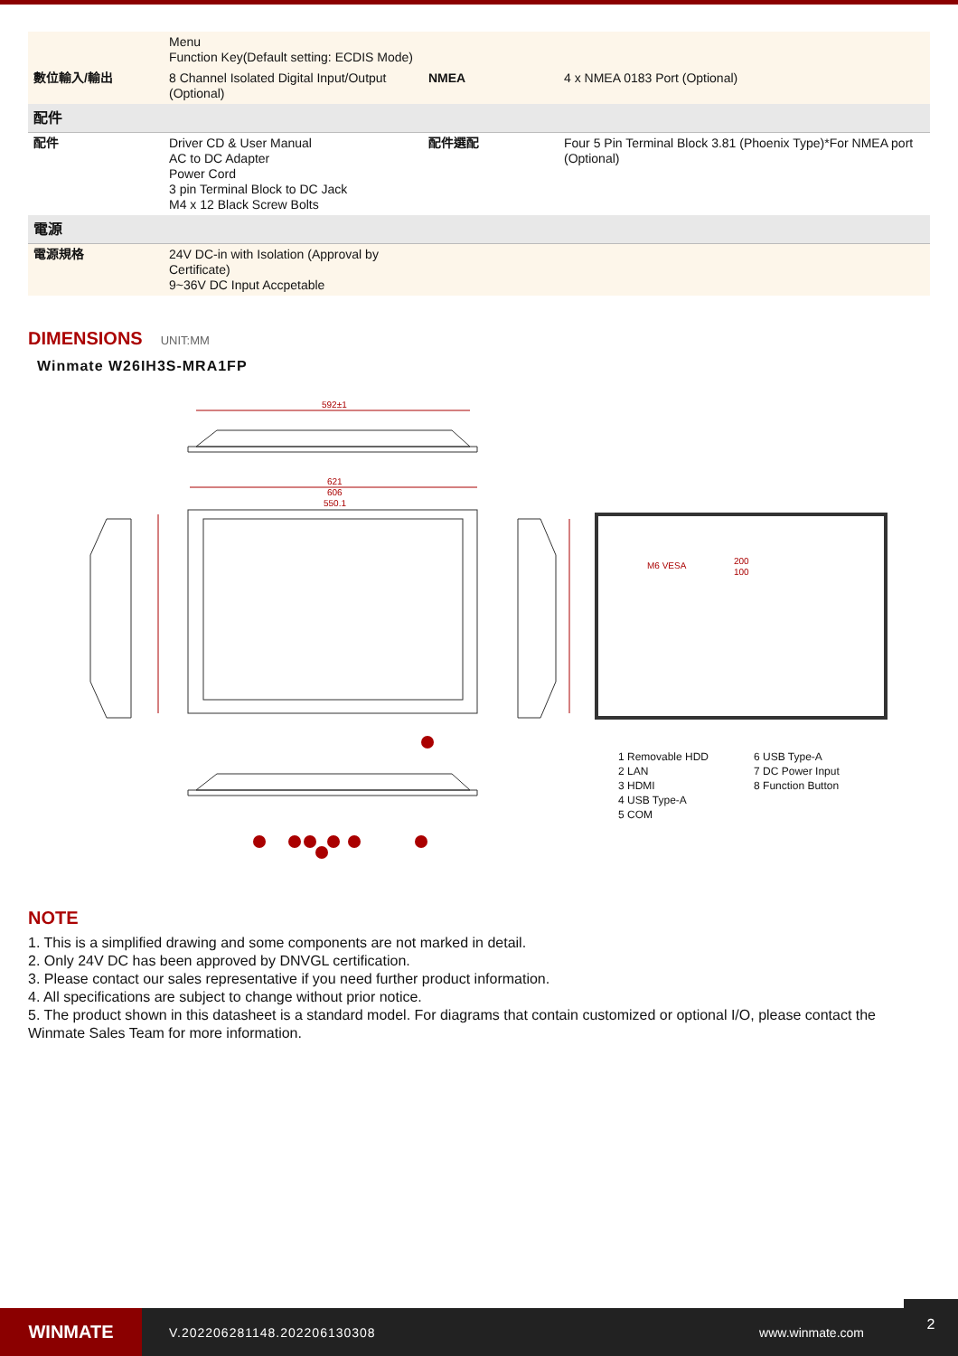| | Menu Function Key(Default setting: ECDIS Mode) | | |
| 數位輸入/輸出 | 8 Channel Isolated Digital Input/Output (Optional) | NMEA | 4 x NMEA 0183 Port (Optional) |
| 配件 | | | |
| 配件 | Driver CD & User Manual AC to DC Adapter Power Cord 3 pin Terminal Block to DC Jack M4 x 12 Black Screw Bolts | 配件選配 | Four 5 Pin Terminal Block 3.81 (Phoenix Type)*For NMEA port (Optional) |
| 電源 | | | |
| 電源規格 | 24V DC-in with Isolation (Approval by Certificate) 9~36V DC Input Accpetable | | |
DIMENSIONS UNIT:MM
Winmate W26IH3S-MRA1FP
592±1
621
606
550.1
M6 VESA
200
100
1 Removable HDD
2 LAN
3 HDMI
4 USB Type-A
5 COM
6 USB Type-A
7 DC Power Input
8 Function Button
NOTE
1. This is a simplified drawing and some components are not marked in detail.
2. Only 24V DC has been approved by DNVGL certification.
3. Please contact our sales representative if you need further product information.
4. All specifications are subject to change without prior notice.
5. The product shown in this datasheet is a standard model. For diagrams that contain customized or optional I/O, please contact the Winmate Sales Team for more information.
WINMATE
V.202206281148.202206130308 www.winmate.com
2